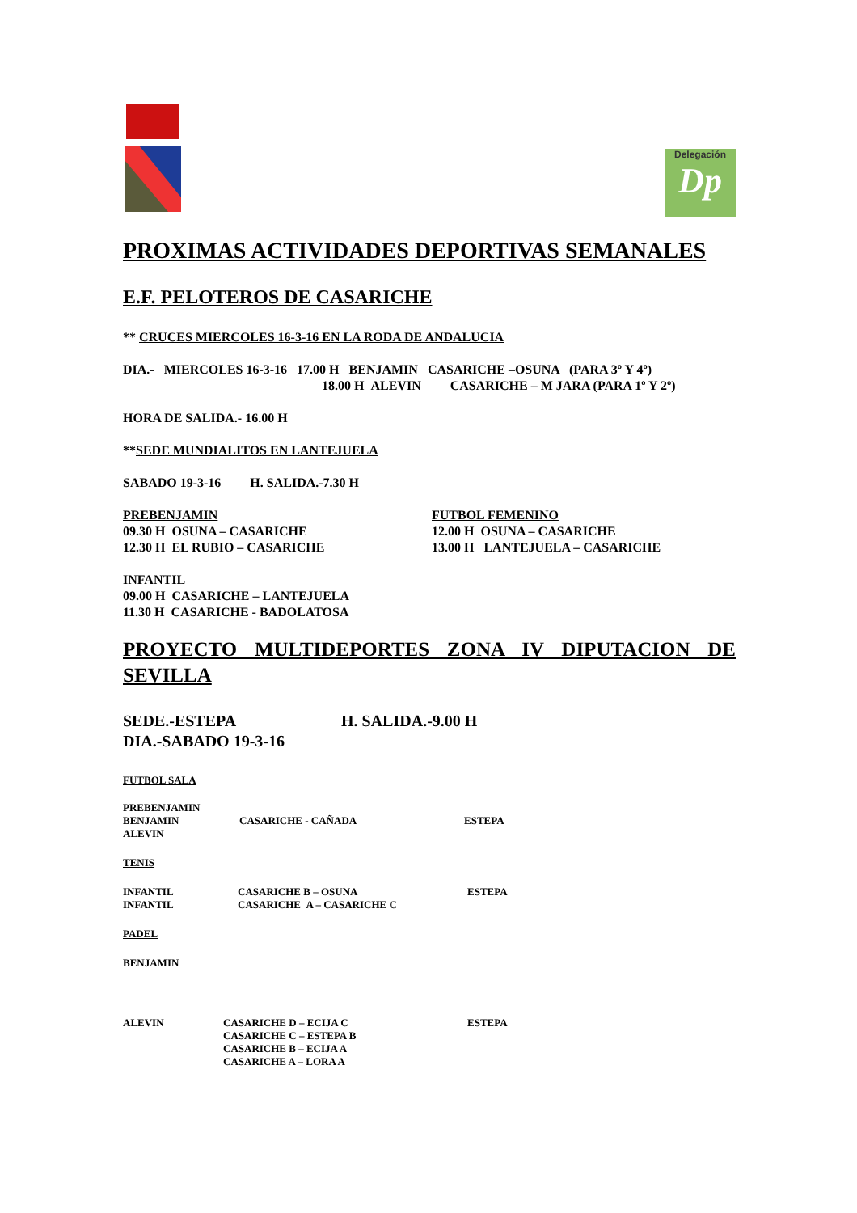Delegación
Dp
PROXIMAS ACTIVIDADES DEPORTIVAS SEMANALES
E.F. PELOTEROS DE CASARICHE
** CRUCES MIERCOLES 16-3-16 EN LA RODA DE ANDALUCIA
DIA.- MIERCOLES 16-3-16 17.00 H BENJAMIN CASARICHE –OSUNA (PARA 3º Y 4º)
18.00 H ALEVIN CASARICHE – M JARA (PARA 1º Y 2º)
HORA DE SALIDA.- 16.00 H
**SEDE MUNDIALITOS EN LANTEJUELA
SABADO 19-3-16 H. SALIDA.-7.30 H
PREBENJAMIN
09.30 H OSUNA – CASARICHE
12.30 H EL RUBIO – CASARICHE
FUTBOL FEMENINO
12.00 H OSUNA – CASARICHE
13.00 H LANTEJUELA – CASARICHE
INFANTIL
09.00 H CASARICHE – LANTEJUELA
11.30 H CASARICHE - BADOLATOSA
PROYECTO MULTIDEPORTES ZONA IV DIPUTACION DE SEVILLA
SEDE.-ESTEPA H. SALIDA.-9.00 H
DIA.-SABADO 19-3-16
FUTBOL SALA
PREBENJAMIN
BENJAMIN CASARICHE - CAÑADA ESTEPA
ALEVIN
TENIS
INFANTIL
INFANTIL
CASARICHE B – OSUNA
CASARICHE A – CASARICHE C
ESTEPA
PADEL
BENJAMIN
ALEVIN CASARICHE D – ECIJA C
CASARICHE C – ESTEPA B
CASARICHE B – ECIJA A
CASARICHE A – LORA A
ESTEPA